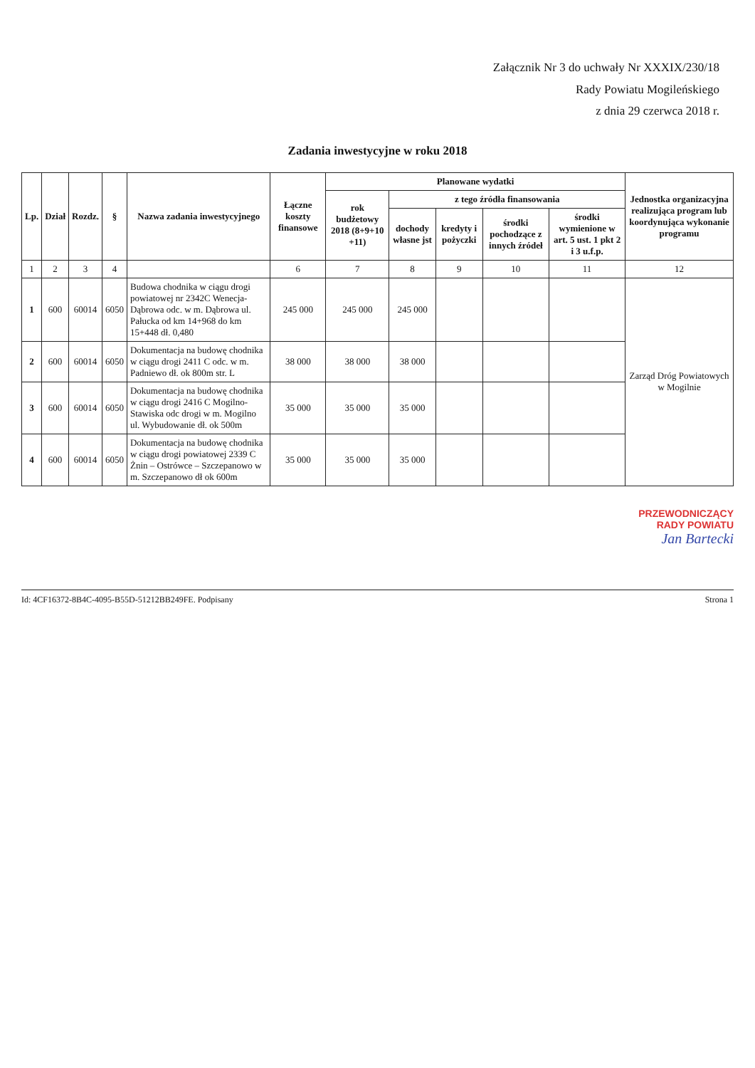Załącznik Nr 3 do uchwały Nr XXXIX/230/18
Rady Powiatu Mogileńskiego
z dnia 29 czerwca 2018 r.
Zadania inwestycyjne w roku 2018
| Lp. | Dział | Rozdz. | § | Nazwa zadania inwestycyjnego | Łączne koszty finansowe | Planowane wydatki | | | | | Jednostka organizacyjna realizująca program lub koordynująca wykonanie programu |
| --- | --- | --- | --- | --- | --- | --- | --- | --- | --- | --- | --- |
| | | | | | | rok budżetowy 2018 (8+9+10 +11) | z tego źródła finansowania | | | | |
| | | | | | | | dochody własne jst | kredyty i pożyczki | środki pochodzące z innych źródeł | środki wymienione w art. 5 ust. 1 pkt 2 i 3 u.f.p. | |
| 1 | 2 | 3 | 4 | | 6 | 7 | 8 | 9 | 10 | 11 | 12 |
| 1 | 600 | 60014 | 6050 | Budowa chodnika w ciągu drogi powiatowej nr 2342C Wenecja-Dąbrowa odc. w m. Dąbrowa ul. Pałucka od km 14+968 do km 15+448 dł. 0,480 | 245 000 | 245 000 | 245 000 | | | | Zarząd Dróg Powiatowych w Mogilnie |
| 2 | 600 | 60014 | 6050 | Dokumentacja na budowę chodnika w ciągu drogi 2411 C odc. w m. Padniewo dł. ok 800m str. L | 38 000 | 38 000 | 38 000 | | | | |
| 3 | 600 | 60014 | 6050 | Dokumentacja na budowę chodnika w ciągu drogi 2416 C Mogilno- Stawiska odc drogi w m. Mogilno ul. Wybudowanie dł. ok 500m | 35 000 | 35 000 | 35 000 | | | | |
| 4 | 600 | 60014 | 6050 | Dokumentacja na budowę chodnika w ciągu drogi powiatowej 2339 C Żnin – Ostrówce – Szczepanowo w m. Szczepanowo dł ok 600m | 35 000 | 35 000 | 35 000 | | | | |
PRZEWODNICZĄCY
RADY POWIATU
Jan Bartecki
Id: 4CF16372-8B4C-4095-B55D-51212BB249FE. Podpisany Strona 1